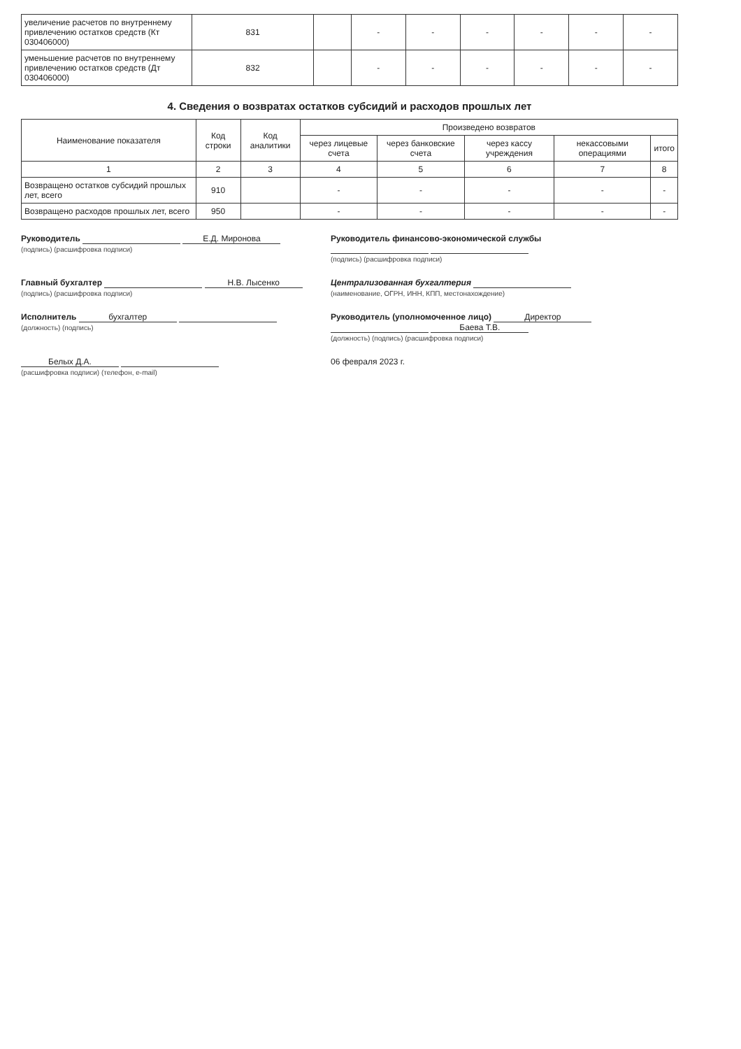| увеличение расчетов по внутреннему привлечению остатков средств (Кт 030406000) | 831 | | - | - | - | - | - | - |
| уменьшение расчетов по внутреннему привлечению остатков средств (Дт 030406000) | 832 | | - | - | - | - | - | - |
4. Сведения о возвратах остатков субсидий и расходов прошлых лет
| Наименование показателя | Код строки | Код аналитики | Произведено возвратов | | | | |
| --- | --- | --- | --- | --- | --- | --- | --- |
| | | | через лицевые счета | через банковские счета | через кассу учреждения | некассовыми операциями | итого |
| 1 | 2 | 3 | 4 | 5 | 6 | 7 | 8 |
| Возвращено остатков субсидий прошлых лет, всего | 910 | | - | - | - | - | - |
| Возвращено расходов прошлых лет, всего | 950 | | - | - | - | - | - |
Руководитель Е.Д. Миронова
(подпись) (расшифровка подписи)
Руководитель финансово-экономической службы
(подпись) (расшифровка подписи)
Главный бухгалтер Н.В. Лысенко
(подпись) (расшифровка подписи)
Централизованная бухгалтерия
(наименование, ОГРН, ИНН, КПП, местонахождение)
Исполнитель бухгалтер
(должность) (подпись)
Руководитель (уполномоченное лицо) Директор Баева Т.В.
(должность) (подпись) (расшифровка подписи)
Белых Д.А.
(расшифровка подписи) (телефон, e-mail)
06 февраля 2023 г.